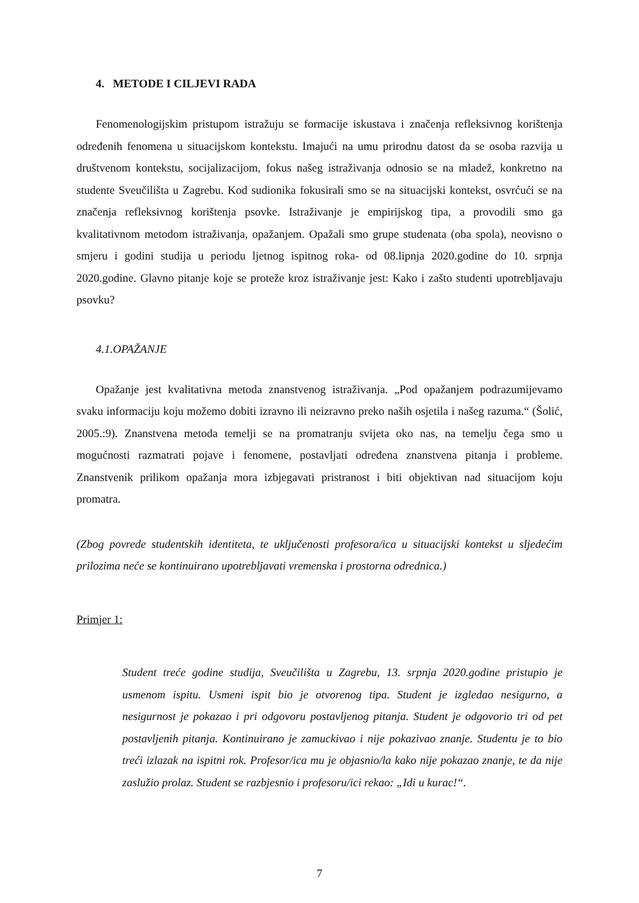4. METODE I CILJEVI RADA
Fenomenologijskim pristupom istražuju se formacije iskustava i značenja refleksivnog korištenja određenih fenomena u situacijskom kontekstu. Imajući na umu prirodnu datost da se osoba razvija u društvenom kontekstu, socijalizacijom, fokus našeg istraživanja odnosio se na mladež, konkretno na studente Sveučilišta u Zagrebu. Kod sudionika fokusirali smo se na situacijski kontekst, osvrćući se na značenja refleksivnog korištenja psovke. Istraživanje je empirijskog tipa, a provodili smo ga kvalitativnom metodom istraživanja, opažanjem. Opažali smo grupe studenata (oba spola), neovisno o smjeru i godini studija u periodu ljetnog ispitnog roka- od 08.lipnja 2020.godine do 10. srpnja 2020.godine. Glavno pitanje koje se proteže kroz istraživanje jest: Kako i zašto studenti upotrebljavaju psovku?
4.1.OPAŽANJE
Opažanje jest kvalitativna metoda znanstvenog istraživanja. „Pod opažanjem podrazumijevamo svaku informaciju koju možemo dobiti izravno ili neizravno preko naših osjetila i našeg razuma.“ (Šolić, 2005.:9). Znanstvena metoda temelji se na promatranju svijeta oko nas, na temelju čega smo u mogućnosti razmatrati pojave i fenomene, postavljati određena znanstvena pitanja i probleme. Znanstvenik prilikom opažanja mora izbjegavati pristranost i biti objektivan nad situacijom koju promatra.
(Zbog povrede studentskih identiteta, te uključenosti profesora/ica u situacijski kontekst u sljedećim prilozima neće se kontinuirano upotrebljavati vremenska i prostorna odrednica.)
Primjer 1:
Student treće godine studija, Sveučilišta u Zagrebu, 13. srpnja 2020.godine pristupio je usmenom ispitu. Usmeni ispit bio je otvorenog tipa. Student je izgledao nesigurno, a nesigurnost je pokazao i pri odgovoru postavljenog pitanja. Student je odgovorio tri od pet postavljenih pitanja. Kontinuirano je zamuckivao i nije pokazivao znanje. Studentu je to bio treći izlazak na ispitni rok. Profesor/ica mu je objasnio/la kako nije pokazao znanje, te da nije zaslužio prolaz. Student se razbjesnio i profesoru/ici rekao: „Idi u kurac!“.
7